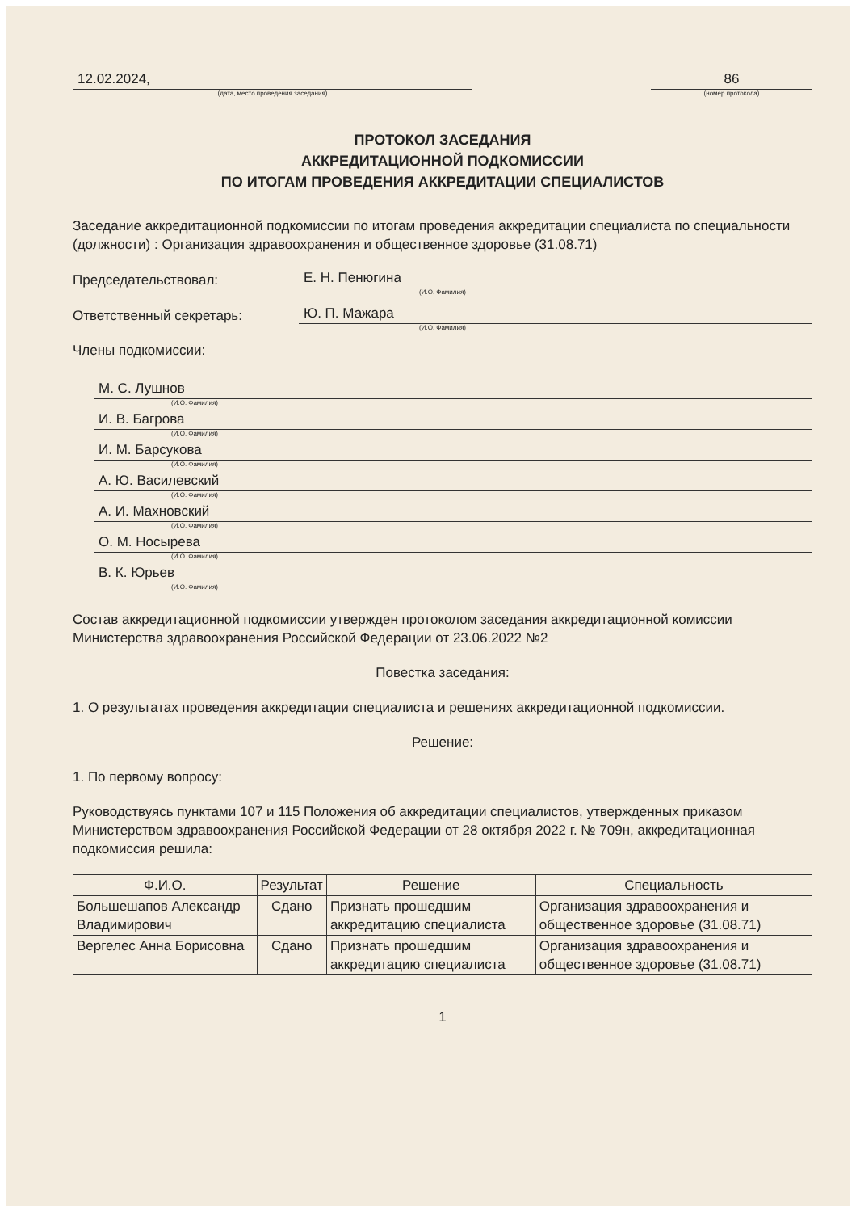12.02.2024,
(дата, место проведения заседания)
86
(номер протокола)
ПРОТОКОЛ ЗАСЕДАНИЯ
АККРЕДИТАЦИОННОЙ ПОДКОМИССИИ
ПО ИТОГАМ ПРОВЕДЕНИЯ АККРЕДИТАЦИИ СПЕЦИАЛИСТОВ
Заседание аккредитационной подкомиссии по итогам проведения аккредитации специалиста по специальности (должности) : Организация здравоохранения и общественное здоровье (31.08.71)
Председательствовал:
Е. Н. Пенюгина
(И.О. Фамилия)
Ответственный секретарь:
Ю. П. Мажара
(И.О. Фамилия)
Члены подкомиссии:
М. С. Лушнов
(И.О. Фамилия)
И. В. Багрова
(И.О. Фамилия)
И. М. Барсукова
(И.О. Фамилия)
А. Ю. Василевский
(И.О. Фамилия)
А. И. Махновский
(И.О. Фамилия)
О. М. Носырева
(И.О. Фамилия)
В. К. Юрьев
(И.О. Фамилия)
Состав аккредитационной подкомиссии утвержден протоколом заседания аккредитационной комиссии Министерства здравоохранения Российской Федерации от 23.06.2022 №2
Повестка заседания:
1. О результатах проведения аккредитации специалиста и решениях аккредитационной подкомиссии.
Решение:
1. По первому вопросу:
Руководствуясь пунктами 107 и 115 Положения об аккредитации специалистов, утвержденных приказом Министерством здравоохранения Российской Федерации от 28 октября 2022 г. № 709н, аккредитационная подкомиссия решила:
| Ф.И.О. | Результат | Решение | Специальность |
| --- | --- | --- | --- |
| Большешапов Александр Владимирович | Сдано | Признать прошедшим аккредитацию специалиста | Организация здравоохранения и общественное здоровье (31.08.71) |
| Вергелес Анна Борисовна | Сдано | Признать прошедшим аккредитацию специалиста | Организация здравоохранения и общественное здоровье (31.08.71) |
1